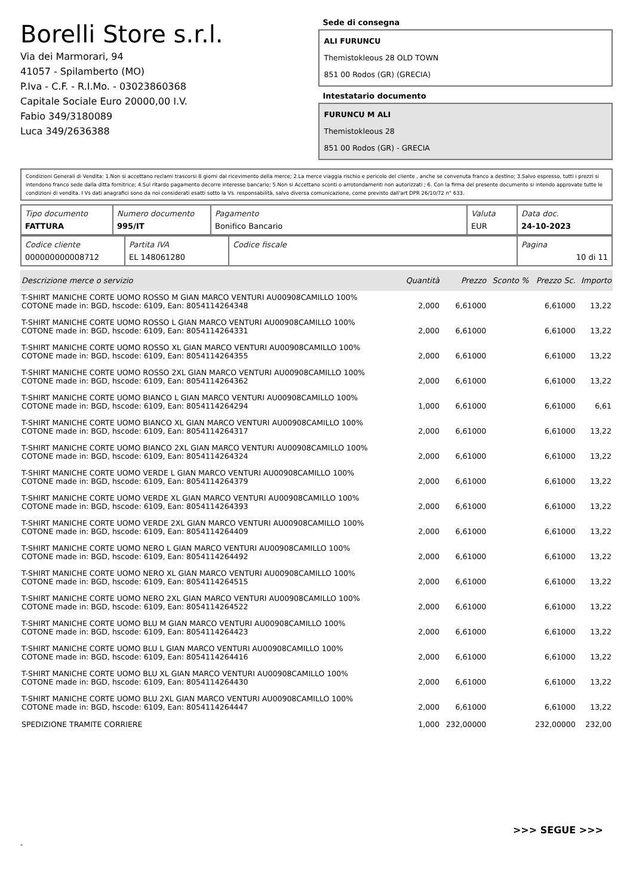Borelli Store s.r.l.
Via dei Marmorari, 94
41057 - Spilamberto (MO)
P.Iva - C.F. - R.I.Mo. - 03023860368
Capitale Sociale Euro 20000,00 I.V.
Fabio 349/3180089
Luca 349/2636388
Sede di consegna
ALI FURUNCU
Themistokleous 28 OLD TOWN
851 00 Rodos (GR) (GRECIA)
Intestatario documento
FURUNCU M ALI
Themistokleous 28
851 00 Rodos (GR) - GRECIA
Condizioni Generali di Vendita: 1.Non si accettano reclami trascorsi 8 giorni dal ricevimento della merce; 2.La merce viaggia rischio e pericolo del cliente , anche se convenuta franco a destino; 3.Salvo espresso, tutti i prezzi si intendono franco sede dalla ditta fornitrice; 4.Sul ritardo pagamento decorre interesse bancario; 5.Non si Accettano sconti o arrotondamenti non autorizzati ; 6. Con la firma del presente documento si intendo approvate tutte le condizioni di vendita. I Vs dati anagrafici sono da noi considerati esatti sotto la Vs. responsabilità, salvo diversa comunicazione, come previsto dall'art DPR 26/10/72 n° 633.
| Tipo documento FATTURA | Numero documento 995/IT | Pagamento Bonifico Bancario | Valuta EUR | Data doc. 24-10-2023 |
| Codice cliente 000000000008712 | Partita IVA EL 148061280 | Codice fiscale | Pagina 10 di 11 |
| Descrizione merce o servizio | Quantità | Prezzo | Sconto % | Prezzo Sc. | Importo |
| --- | --- | --- | --- | --- | --- |
| T-SHIRT MANICHE CORTE UOMO ROSSO M GIAN MARCO VENTURI AU00908CAMILLO 100% COTONE made in: BGD, hscode: 6109, Ean: 8054114264348 | 2,000 | 6,61000 | | 6,61000 | 13,22 |
| T-SHIRT MANICHE CORTE UOMO ROSSO L GIAN MARCO VENTURI AU00908CAMILLO 100% COTONE made in: BGD, hscode: 6109, Ean: 8054114264331 | 2,000 | 6,61000 | | 6,61000 | 13,22 |
| T-SHIRT MANICHE CORTE UOMO ROSSO XL GIAN MARCO VENTURI AU00908CAMILLO 100% COTONE made in: BGD, hscode: 6109, Ean: 8054114264355 | 2,000 | 6,61000 | | 6,61000 | 13,22 |
| T-SHIRT MANICHE CORTE UOMO ROSSO 2XL GIAN MARCO VENTURI AU00908CAMILLO 100% COTONE made in: BGD, hscode: 6109, Ean: 8054114264362 | 2,000 | 6,61000 | | 6,61000 | 13,22 |
| T-SHIRT MANICHE CORTE UOMO BIANCO L GIAN MARCO VENTURI AU00908CAMILLO 100% COTONE made in: BGD, hscode: 6109, Ean: 8054114264294 | 1,000 | 6,61000 | | 6,61000 | 6,61 |
| T-SHIRT MANICHE CORTE UOMO BIANCO XL GIAN MARCO VENTURI AU00908CAMILLO 100% COTONE made in: BGD, hscode: 6109, Ean: 8054114264317 | 2,000 | 6,61000 | | 6,61000 | 13,22 |
| T-SHIRT MANICHE CORTE UOMO BIANCO 2XL GIAN MARCO VENTURI AU00908CAMILLO 100% COTONE made in: BGD, hscode: 6109, Ean: 8054114264324 | 2,000 | 6,61000 | | 6,61000 | 13,22 |
| T-SHIRT MANICHE CORTE UOMO VERDE L GIAN MARCO VENTURI AU00908CAMILLO 100% COTONE made in: BGD, hscode: 6109, Ean: 8054114264379 | 2,000 | 6,61000 | | 6,61000 | 13,22 |
| T-SHIRT MANICHE CORTE UOMO VERDE XL GIAN MARCO VENTURI AU00908CAMILLO 100% COTONE made in: BGD, hscode: 6109, Ean: 8054114264393 | 2,000 | 6,61000 | | 6,61000 | 13,22 |
| T-SHIRT MANICHE CORTE UOMO VERDE 2XL GIAN MARCO VENTURI AU00908CAMILLO 100% COTONE made in: BGD, hscode: 6109, Ean: 8054114264409 | 2,000 | 6,61000 | | 6,61000 | 13,22 |
| T-SHIRT MANICHE CORTE UOMO NERO L GIAN MARCO VENTURI AU00908CAMILLO 100% COTONE made in: BGD, hscode: 6109, Ean: 8054114264492 | 2,000 | 6,61000 | | 6,61000 | 13,22 |
| T-SHIRT MANICHE CORTE UOMO NERO XL GIAN MARCO VENTURI AU00908CAMILLO 100% COTONE made in: BGD, hscode: 6109, Ean: 8054114264515 | 2,000 | 6,61000 | | 6,61000 | 13,22 |
| T-SHIRT MANICHE CORTE UOMO NERO 2XL GIAN MARCO VENTURI AU00908CAMILLO 100% COTONE made in: BGD, hscode: 6109, Ean: 8054114264522 | 2,000 | 6,61000 | | 6,61000 | 13,22 |
| T-SHIRT MANICHE CORTE UOMO BLU M GIAN MARCO VENTURI AU00908CAMILLO 100% COTONE made in: BGD, hscode: 6109, Ean: 8054114264423 | 2,000 | 6,61000 | | 6,61000 | 13,22 |
| T-SHIRT MANICHE CORTE UOMO BLU L GIAN MARCO VENTURI AU00908CAMILLO 100% COTONE made in: BGD, hscode: 6109, Ean: 8054114264416 | 2,000 | 6,61000 | | 6,61000 | 13,22 |
| T-SHIRT MANICHE CORTE UOMO BLU XL GIAN MARCO VENTURI AU00908CAMILLO 100% COTONE made in: BGD, hscode: 6109, Ean: 8054114264430 | 2,000 | 6,61000 | | 6,61000 | 13,22 |
| T-SHIRT MANICHE CORTE UOMO BLU 2XL GIAN MARCO VENTURI AU00908CAMILLO 100% COTONE made in: BGD, hscode: 6109, Ean: 8054114264447 | 2,000 | 6,61000 | | 6,61000 | 13,22 |
| SPEDIZIONE TRAMITE CORRIERE | 1,000 | 232,00000 | | 232,00000 | 232,00 |
>>> SEGUE >>>
-